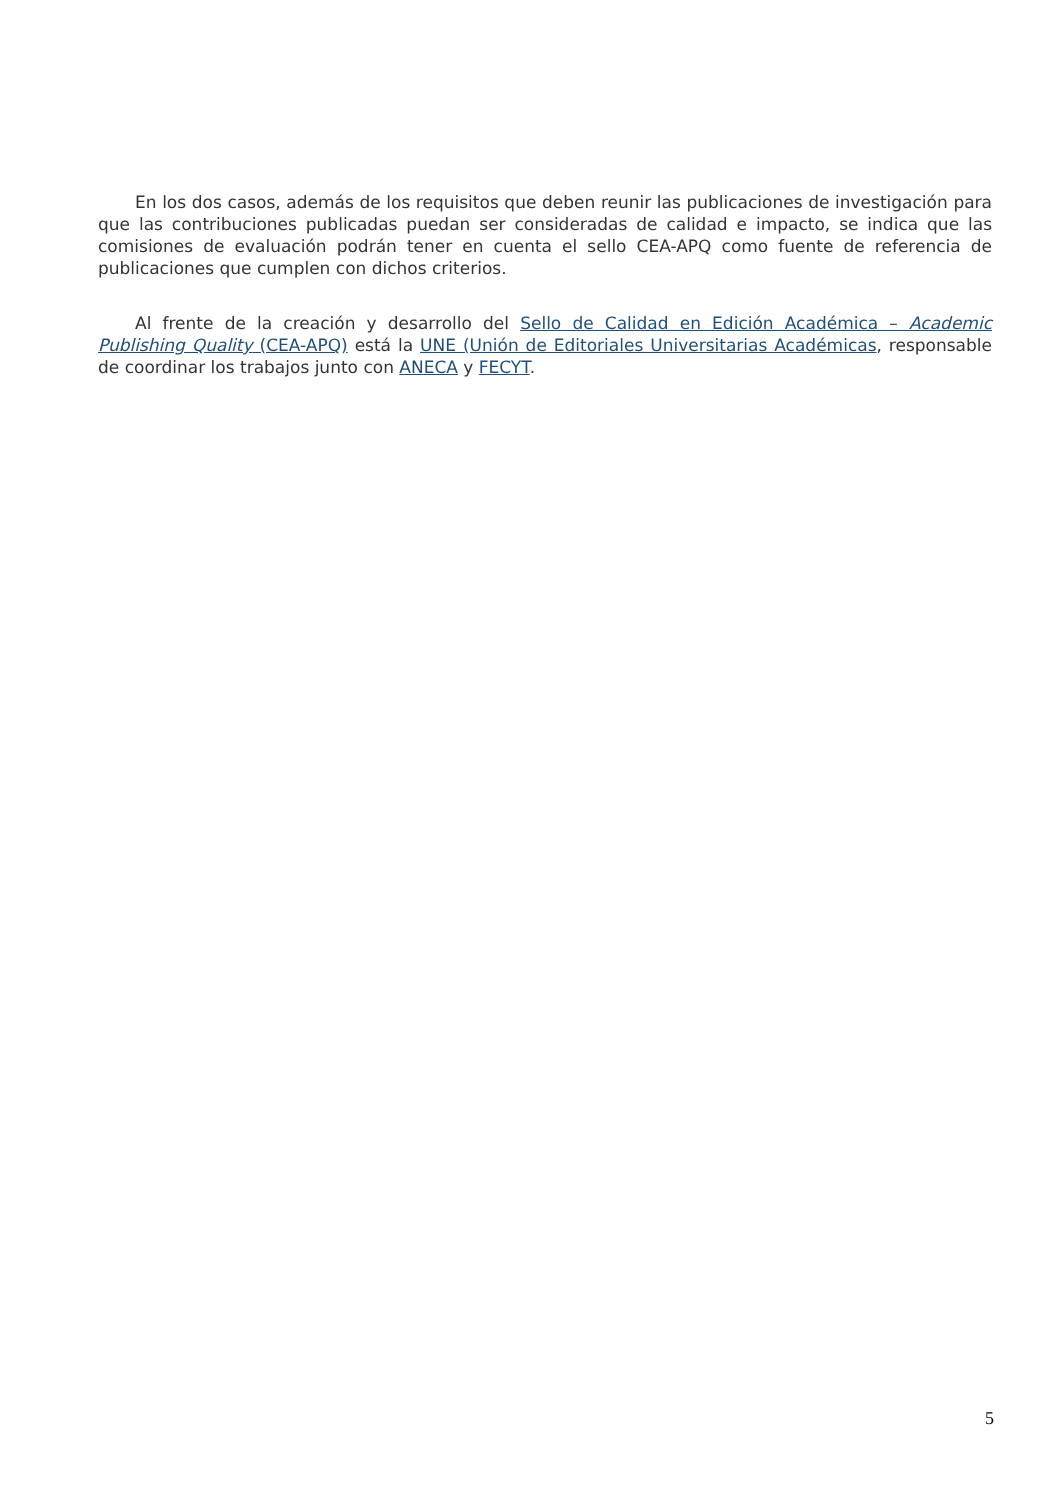En los dos casos, además de los requisitos que deben reunir las publicaciones de investigación para que las contribuciones publicadas puedan ser consideradas de calidad e impacto, se indica que las comisiones de evaluación podrán tener en cuenta el sello CEA-APQ como fuente de referencia de publicaciones que cumplen con dichos criterios.
Al frente de la creación y desarrollo del Sello de Calidad en Edición Académica – Academic Publishing Quality (CEA-APQ) está la UNE (Unión de Editoriales Universitarias Académicas, responsable de coordinar los trabajos junto con ANECA y FECYT.
5